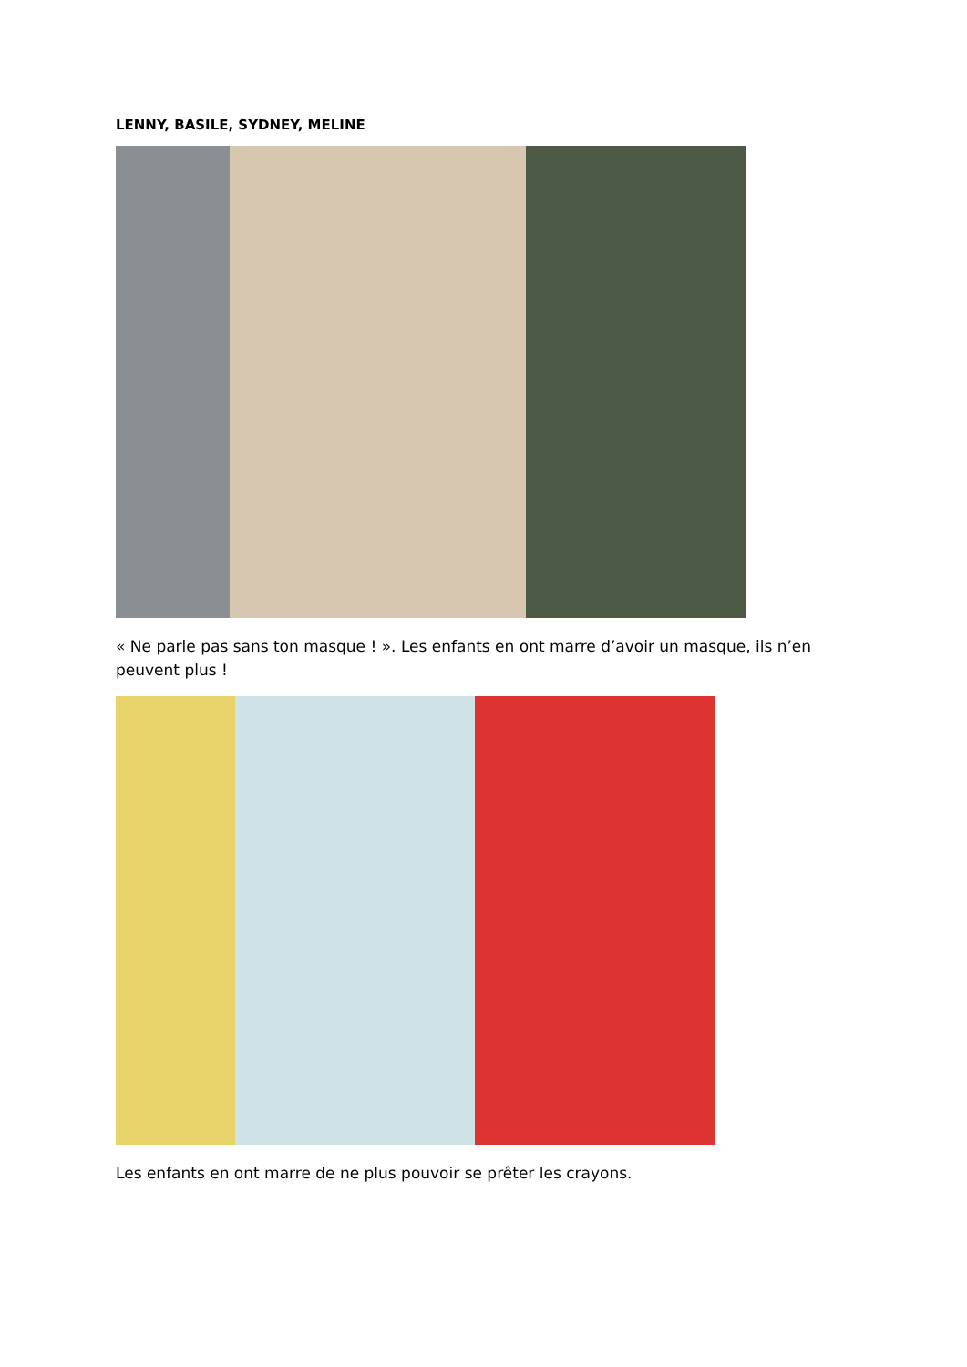LENNY, BASILE, SYDNEY, MELINE
« Ne parle pas sans ton masque ! ». Les enfants en ont marre d’avoir un masque, ils n’en peuvent plus !
Les enfants en ont marre de ne plus pouvoir se prêter les crayons.